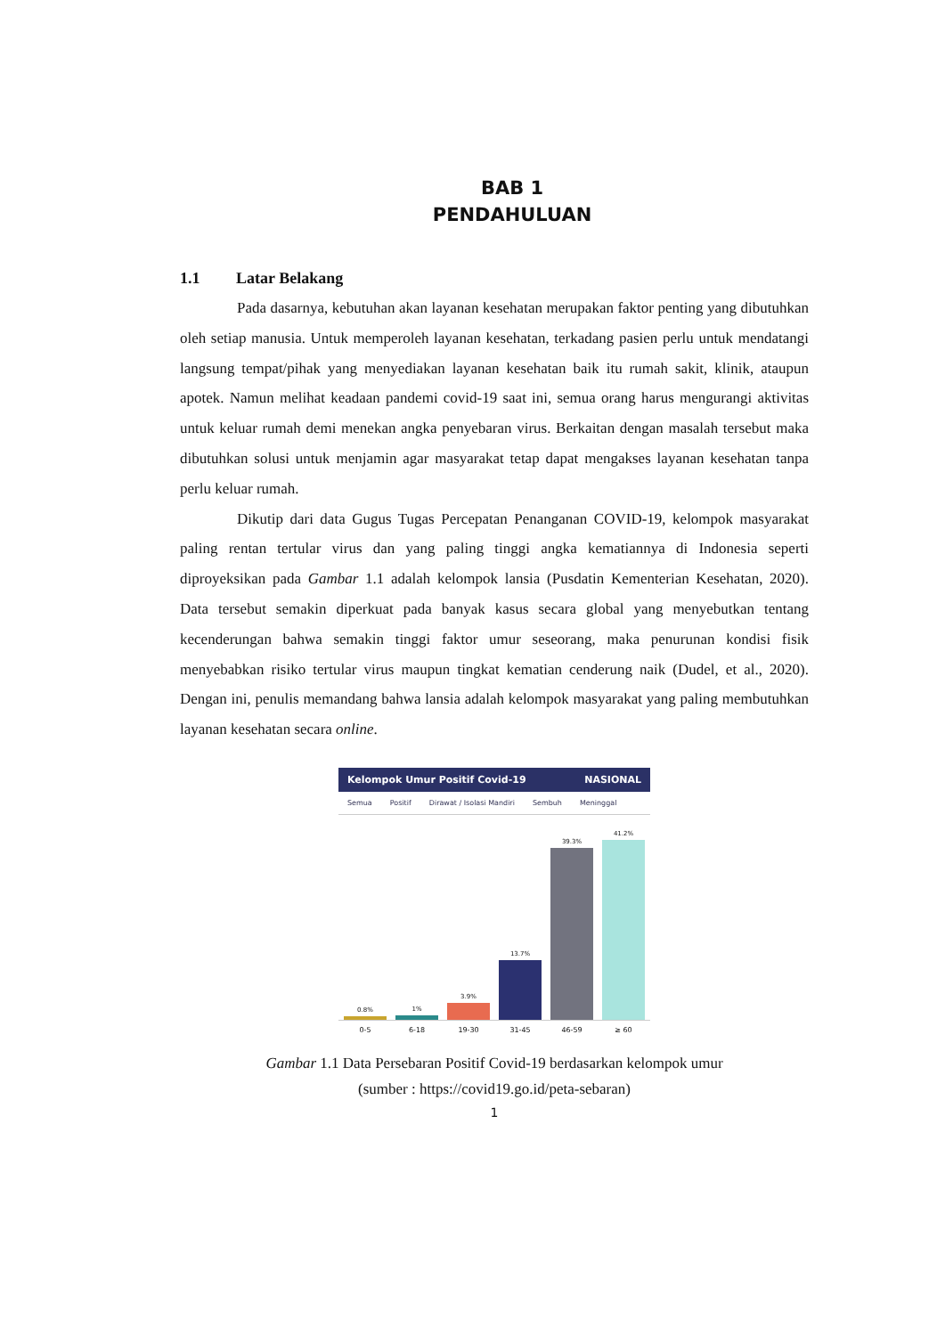BAB 1
PENDAHULUAN
1.1 Latar Belakang
Pada dasarnya, kebutuhan akan layanan kesehatan merupakan faktor penting yang dibutuhkan oleh setiap manusia. Untuk memperoleh layanan kesehatan, terkadang pasien perlu untuk mendatangi langsung tempat/pihak yang menyediakan layanan kesehatan baik itu rumah sakit, klinik, ataupun apotek. Namun melihat keadaan pandemi covid-19 saat ini, semua orang harus mengurangi aktivitas untuk keluar rumah demi menekan angka penyebaran virus. Berkaitan dengan masalah tersebut maka dibutuhkan solusi untuk menjamin agar masyarakat tetap dapat mengakses layanan kesehatan tanpa perlu keluar rumah.
Dikutip dari data Gugus Tugas Percepatan Penanganan COVID-19, kelompok masyarakat paling rentan tertular virus dan yang paling tinggi angka kematiannya di Indonesia seperti diproyeksikan pada Gambar 1.1 adalah kelompok lansia (Pusdatin Kementerian Kesehatan, 2020). Data tersebut semakin diperkuat pada banyak kasus secara global yang menyebutkan tentang kecenderungan bahwa semakin tinggi faktor umur seseorang, maka penurunan kondisi fisik menyebabkan risiko tertular virus maupun tingkat kematian cenderung naik (Dudel, et al., 2020). Dengan ini, penulis memandang bahwa lansia adalah kelompok masyarakat yang paling membutuhkan layanan kesehatan secara online.
Kelompok Umur Positif Covid-19 NASIONAL
Semua Positif Dirawat / Isolasi Mandiri Sembuh Meninggal
0.8%
1%
3.9%
13.7%
39.3%
41.2%
0-5 6-18 19-30 31-45 46-59 ≥ 60
Gambar 1.1 Data Persebaran Positif Covid-19 berdasarkan kelompok umur
(sumber : https://covid19.go.id/peta-sebaran)
1